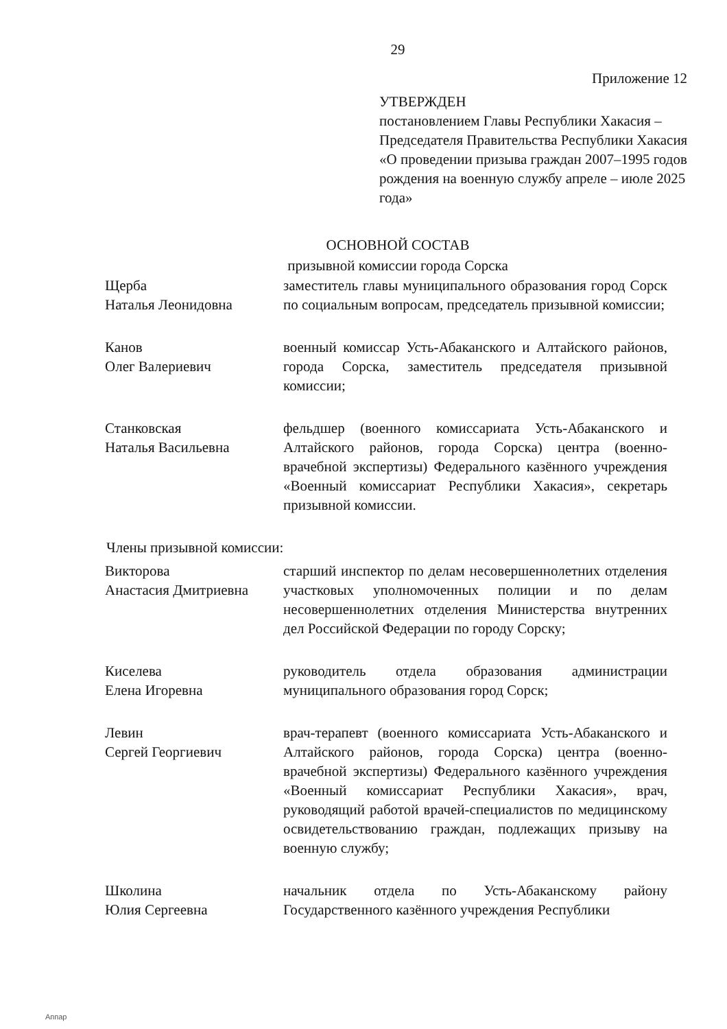29
Приложение 12
УТВЕРЖДЕН
постановлением Главы Республики Хакасия – Председателя Правительства Республики Хакасия «О проведении призыва граждан 2007–1995 годов рождения на военную службу апреле – июле 2025 года»
ОСНОВНОЙ СОСТАВ
призывной комиссии города Сорска
Щерба
Наталья Леонидовна
заместитель главы муниципального образования город Сорск по социальным вопросам, председатель призывной комиссии;
Канов
Олег Валериевич
военный комиссар Усть-Абаканского и Алтайского районов, города Сорска, заместитель председателя призывной комиссии;
Станковская
Наталья Васильевна
фельдшер (военного комиссариата Усть-Абаканского и Алтайского районов, города Сорска) центра (военно-врачебной экспертизы) Федерального казённого учреждения «Военный комиссариат Республики Хакасия», секретарь призывной комиссии.
Члены призывной комиссии:
Викторова
Анастасия Дмитриевна
старший инспектор по делам несовершеннолетних отделения участковых уполномоченных полиции и по делам несовершеннолетних отделения Министерства внутренних дел Российской Федерации по городу Сорску;
Киселева
Елена Игоревна
руководитель отдела образования администрации муниципального образования город Сорск;
Левин
Сергей Георгиевич
врач-терапевт (военного комиссариата Усть-Абаканского и Алтайского районов, города Сорска) центра (военно-врачебной экспертизы) Федерального казённого учреждения «Военный комиссариат Республики Хакасия», врач, руководящий работой врачей-специалистов по медицинскому освидетельствованию граждан, подлежащих призыву на военную службу;
Школина
Юлия Сергеевна
начальник отдела по Усть-Абаканскому району Государственного казённого учреждения Республики
Аппар